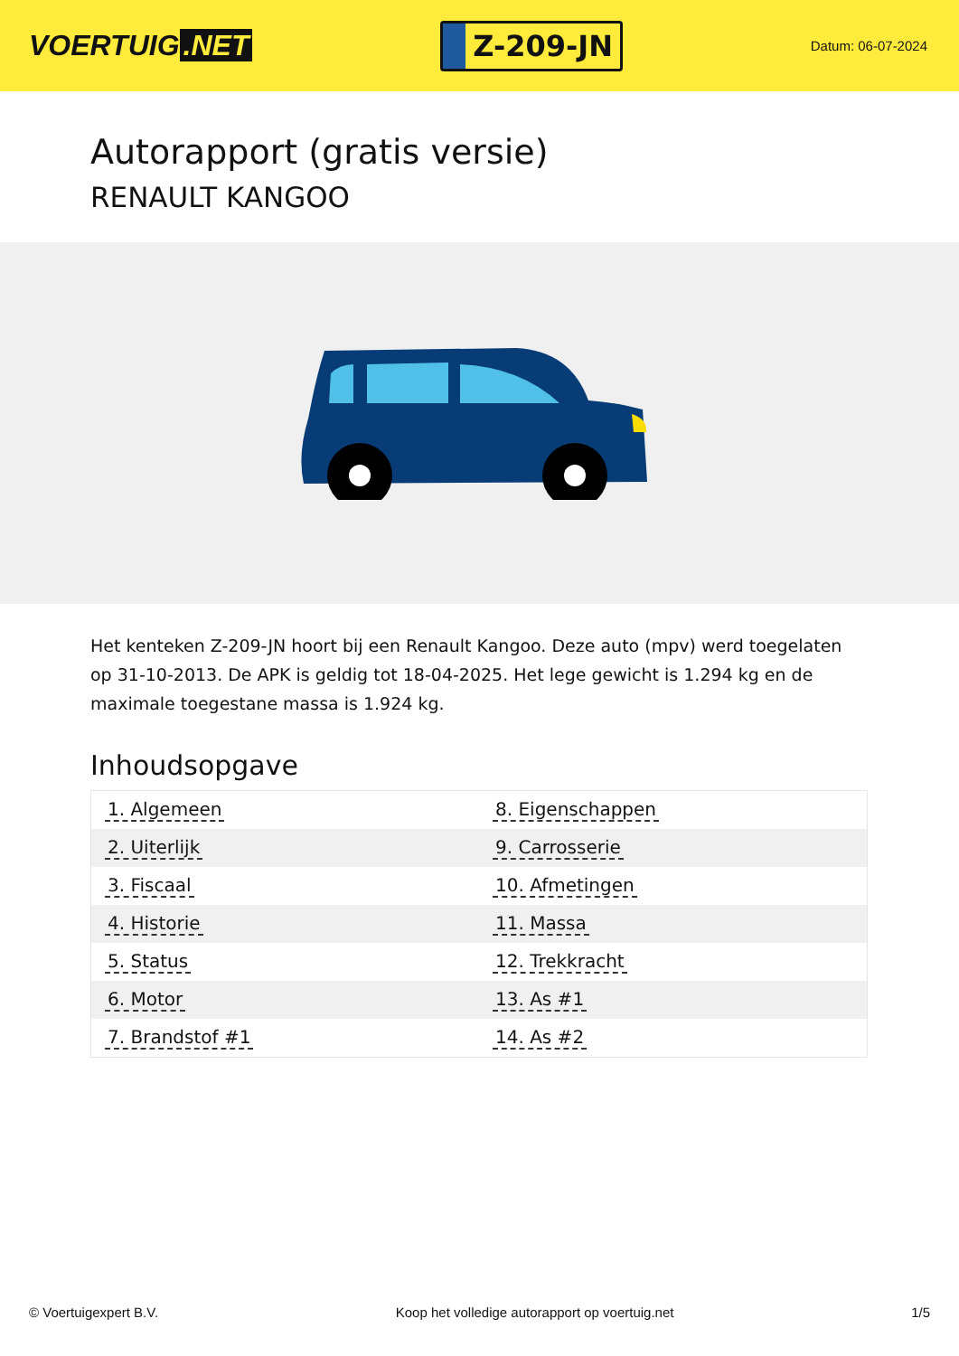VOERTUIG.NET
Z-209-JN
Datum: 06-07-2024
Autorapport (gratis versie)
RENAULT KANGOO
Het kenteken Z-209-JN hoort bij een Renault Kangoo. Deze auto (mpv) werd toegelaten op 31-10-2013. De APK is geldig tot 18-04-2025. Het lege gewicht is 1.294 kg en de maximale toegestane massa is 1.924 kg.
Inhoudsopgave
| 1. Algemeen | 8. Eigenschappen |
| 2. Uiterlijk | 9. Carrosserie |
| 3. Fiscaal | 10. Afmetingen |
| 4. Historie | 11. Massa |
| 5. Status | 12. Trekkracht |
| 6. Motor | 13. As #1 |
| 7. Brandstof #1 | 14. As #2 |
© Voertuigexpert B.V. Koop het volledige autorapport op voertuig.net 1/5